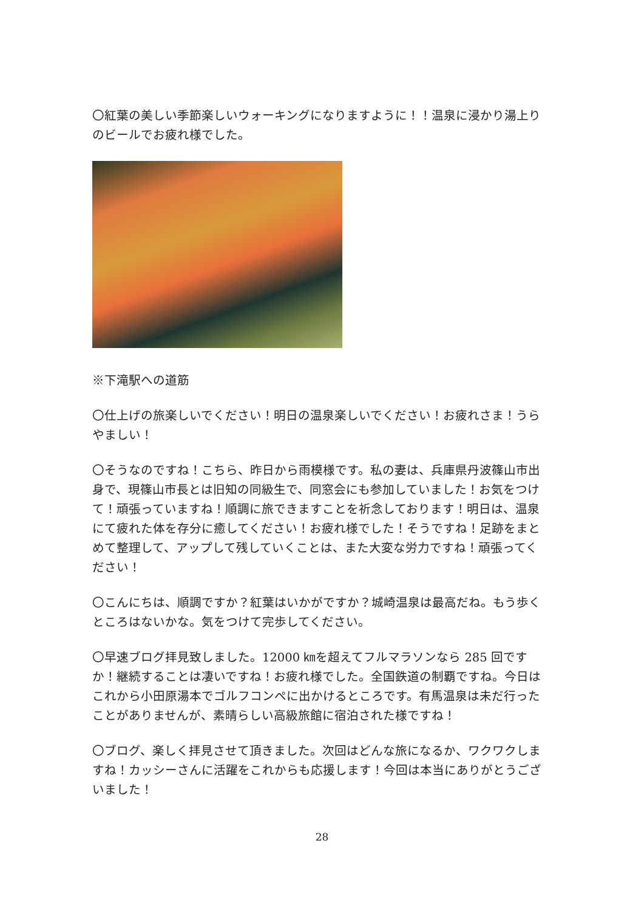〇紅葉の美しい季節楽しいウォーキングになりますように！！温泉に浸かり湯上りのビールでお疲れ様でした。
※下滝駅への道筋
〇仕上げの旅楽しいでください！明日の温泉楽しいでください！お疲れさま！うらやましい！
〇そうなのですね！こちら、昨日から雨模様です。私の妻は、兵庫県丹波篠山市出身で、現篠山市長とは旧知の同級生で、同窓会にも参加していました！お気をつけて！頑張っていますね！順調に旅できますことを祈念しております！明日は、温泉にて疲れた体を存分に癒してください！お疲れ様でした！そうですね！足跡をまとめて整理して、アップして残していくことは、また大変な労力ですね！頑張ってください！
〇こんにちは、順調ですか？紅葉はいかがですか？城崎温泉は最高だね。もう歩くところはないかな。気をつけて完歩してください。
〇早速ブログ拝見致しました。12000 ㎞を超えてフルマラソンなら 285 回ですか！継続することは凄いですね！お疲れ様でした。全国鉄道の制覇ですね。今日はこれから小田原湯本でゴルフコンペに出かけるところです。有馬温泉は未だ行ったことがありませんが、素晴らしい高級旅館に宿泊された様ですね！
〇ブログ、楽しく拝見させて頂きました。次回はどんな旅になるか、ワクワクしますね！カッシーさんに活躍をこれからも応援します！今回は本当にありがとうございました！
28